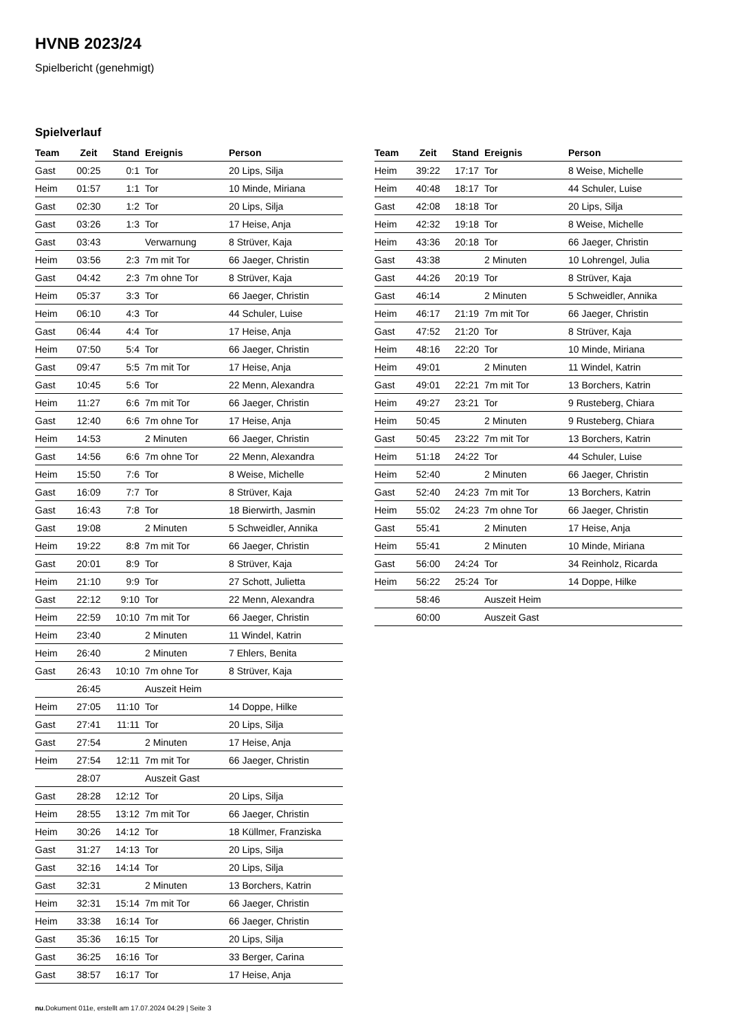HVNB 2023/24
Spielbericht (genehmigt)
Spielverlauf
| Team | Zeit | Stand | Ereignis | Person |
| --- | --- | --- | --- | --- |
| Gast | 00:25 | 0:1 | Tor | 20 Lips, Silja |
| Heim | 01:57 | 1:1 | Tor | 10 Minde, Miriana |
| Gast | 02:30 | 1:2 | Tor | 20 Lips, Silja |
| Gast | 03:26 | 1:3 | Tor | 17 Heise, Anja |
| Gast | 03:43 | | Verwarnung | 8 Strüver, Kaja |
| Heim | 03:56 | 2:3 | 7m mit Tor | 66 Jaeger, Christin |
| Gast | 04:42 | 2:3 | 7m ohne Tor | 8 Strüver, Kaja |
| Heim | 05:37 | 3:3 | Tor | 66 Jaeger, Christin |
| Heim | 06:10 | 4:3 | Tor | 44 Schuler, Luise |
| Gast | 06:44 | 4:4 | Tor | 17 Heise, Anja |
| Heim | 07:50 | 5:4 | Tor | 66 Jaeger, Christin |
| Gast | 09:47 | 5:5 | 7m mit Tor | 17 Heise, Anja |
| Gast | 10:45 | 5:6 | Tor | 22 Menn, Alexandra |
| Heim | 11:27 | 6:6 | 7m mit Tor | 66 Jaeger, Christin |
| Gast | 12:40 | 6:6 | 7m ohne Tor | 17 Heise, Anja |
| Heim | 14:53 | | 2 Minuten | 66 Jaeger, Christin |
| Gast | 14:56 | 6:6 | 7m ohne Tor | 22 Menn, Alexandra |
| Heim | 15:50 | 7:6 | Tor | 8 Weise, Michelle |
| Gast | 16:09 | 7:7 | Tor | 8 Strüver, Kaja |
| Gast | 16:43 | 7:8 | Tor | 18 Bierwirth, Jasmin |
| Gast | 19:08 | | 2 Minuten | 5 Schweidler, Annika |
| Heim | 19:22 | 8:8 | 7m mit Tor | 66 Jaeger, Christin |
| Gast | 20:01 | 8:9 | Tor | 8 Strüver, Kaja |
| Heim | 21:10 | 9:9 | Tor | 27 Schott, Julietta |
| Gast | 22:12 | 9:10 | Tor | 22 Menn, Alexandra |
| Heim | 22:59 | 10:10 | 7m mit Tor | 66 Jaeger, Christin |
| Heim | 23:40 | | 2 Minuten | 11 Windel, Katrin |
| Heim | 26:40 | | 2 Minuten | 7 Ehlers, Benita |
| Gast | 26:43 | 10:10 | 7m ohne Tor | 8 Strüver, Kaja |
| | 26:45 | | Auszeit Heim | |
| Heim | 27:05 | 11:10 | Tor | 14 Doppe, Hilke |
| Gast | 27:41 | 11:11 | Tor | 20 Lips, Silja |
| Gast | 27:54 | | 2 Minuten | 17 Heise, Anja |
| Heim | 27:54 | 12:11 | 7m mit Tor | 66 Jaeger, Christin |
| | 28:07 | | Auszeit Gast | |
| Gast | 28:28 | 12:12 | Tor | 20 Lips, Silja |
| Heim | 28:55 | 13:12 | 7m mit Tor | 66 Jaeger, Christin |
| Heim | 30:26 | 14:12 | Tor | 18 Küllmer, Franziska |
| Gast | 31:27 | 14:13 | Tor | 20 Lips, Silja |
| Gast | 32:16 | 14:14 | Tor | 20 Lips, Silja |
| Gast | 32:31 | | 2 Minuten | 13 Borchers, Katrin |
| Heim | 32:31 | 15:14 | 7m mit Tor | 66 Jaeger, Christin |
| Heim | 33:38 | 16:14 | Tor | 66 Jaeger, Christin |
| Gast | 35:36 | 16:15 | Tor | 20 Lips, Silja |
| Gast | 36:25 | 16:16 | Tor | 33 Berger, Carina |
| Gast | 38:57 | 16:17 | Tor | 17 Heise, Anja |
| Team | Zeit | Stand | Ereignis | Person |
| --- | --- | --- | --- | --- |
| Heim | 39:22 | 17:17 | Tor | 8 Weise, Michelle |
| Heim | 40:48 | 18:17 | Tor | 44 Schuler, Luise |
| Gast | 42:08 | 18:18 | Tor | 20 Lips, Silja |
| Heim | 42:32 | 19:18 | Tor | 8 Weise, Michelle |
| Heim | 43:36 | 20:18 | Tor | 66 Jaeger, Christin |
| Gast | 43:38 | | 2 Minuten | 10 Lohrengel, Julia |
| Gast | 44:26 | 20:19 | Tor | 8 Strüver, Kaja |
| Gast | 46:14 | | 2 Minuten | 5 Schweidler, Annika |
| Heim | 46:17 | 21:19 | 7m mit Tor | 66 Jaeger, Christin |
| Gast | 47:52 | 21:20 | Tor | 8 Strüver, Kaja |
| Heim | 48:16 | 22:20 | Tor | 10 Minde, Miriana |
| Heim | 49:01 | | 2 Minuten | 11 Windel, Katrin |
| Gast | 49:01 | 22:21 | 7m mit Tor | 13 Borchers, Katrin |
| Heim | 49:27 | 23:21 | Tor | 9 Rusteberg, Chiara |
| Heim | 50:45 | | 2 Minuten | 9 Rusteberg, Chiara |
| Gast | 50:45 | 23:22 | 7m mit Tor | 13 Borchers, Katrin |
| Heim | 51:18 | 24:22 | Tor | 44 Schuler, Luise |
| Heim | 52:40 | | 2 Minuten | 66 Jaeger, Christin |
| Gast | 52:40 | 24:23 | 7m mit Tor | 13 Borchers, Katrin |
| Heim | 55:02 | 24:23 | 7m ohne Tor | 66 Jaeger, Christin |
| Gast | 55:41 | | 2 Minuten | 17 Heise, Anja |
| Heim | 55:41 | | 2 Minuten | 10 Minde, Miriana |
| Gast | 56:00 | 24:24 | Tor | 34 Reinholz, Ricarda |
| Heim | 56:22 | 25:24 | Tor | 14 Doppe, Hilke |
| | 58:46 | | Auszeit Heim | |
| | 60:00 | | Auszeit Gast | |
nu.Dokument 011e, erstellt am 17.07.2024 04:29 | Seite 3